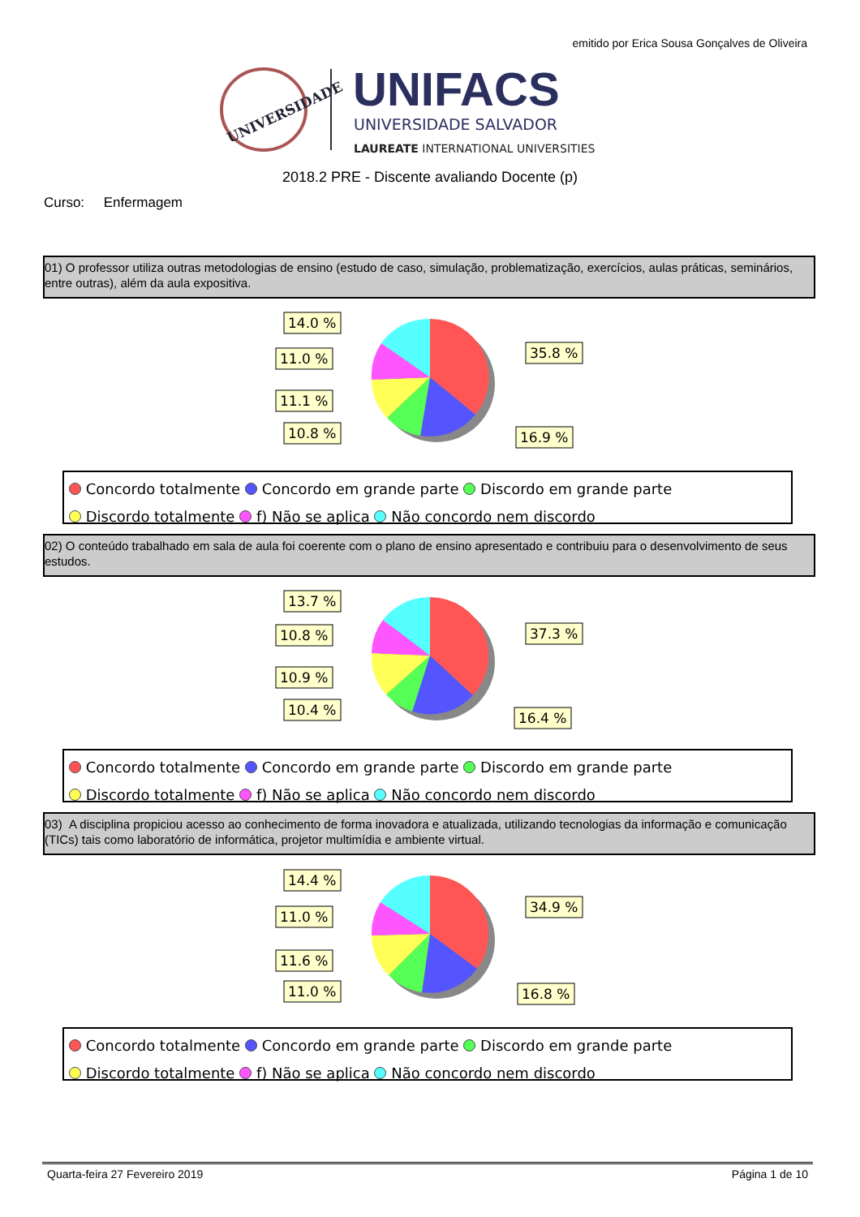emitido por Erica Sousa Gonçalves de Oliveira
UNIVERSIDADE
UNIFACS
UNIVERSIDADE SALVADOR
LAUREATE INTERNATIONAL UNIVERSITIES
2018.2 PRE - Discente avaliando Docente (p)
Curso: Enfermagem
01) O professor utiliza outras metodologias de ensino (estudo de caso, simulação, problematização, exercícios, aulas práticas, seminários, entre outras), além da aula expositiva.
14.0 %
11.0 %
11.1 %
10.8 %
35.8 %
16.9 %
Concordo totalmente Concordo em grande parte Discordo em grande parte
Discordo totalmente f) Não se aplica Não concordo nem discordo
02) O conteúdo trabalhado em sala de aula foi coerente com o plano de ensino apresentado e contribuiu para o desenvolvimento de seus estudos.
13.7 %
10.8 %
10.9 %
10.4 %
37.3 %
16.4 %
Concordo totalmente Concordo em grande parte Discordo em grande parte
Discordo totalmente f) Não se aplica Não concordo nem discordo
03) A disciplina propiciou acesso ao conhecimento de forma inovadora e atualizada, utilizando tecnologias da informação e comunicação (TICs) tais como laboratório de informática, projetor multimídia e ambiente virtual.
14.4 %
11.0 %
11.6 %
11.0 %
34.9 %
16.8 %
Concordo totalmente Concordo em grande parte Discordo em grande parte
Discordo totalmente f) Não se aplica Não concordo nem discordo
Quarta-feira 27 Fevereiro 2019 Página 1 de 10